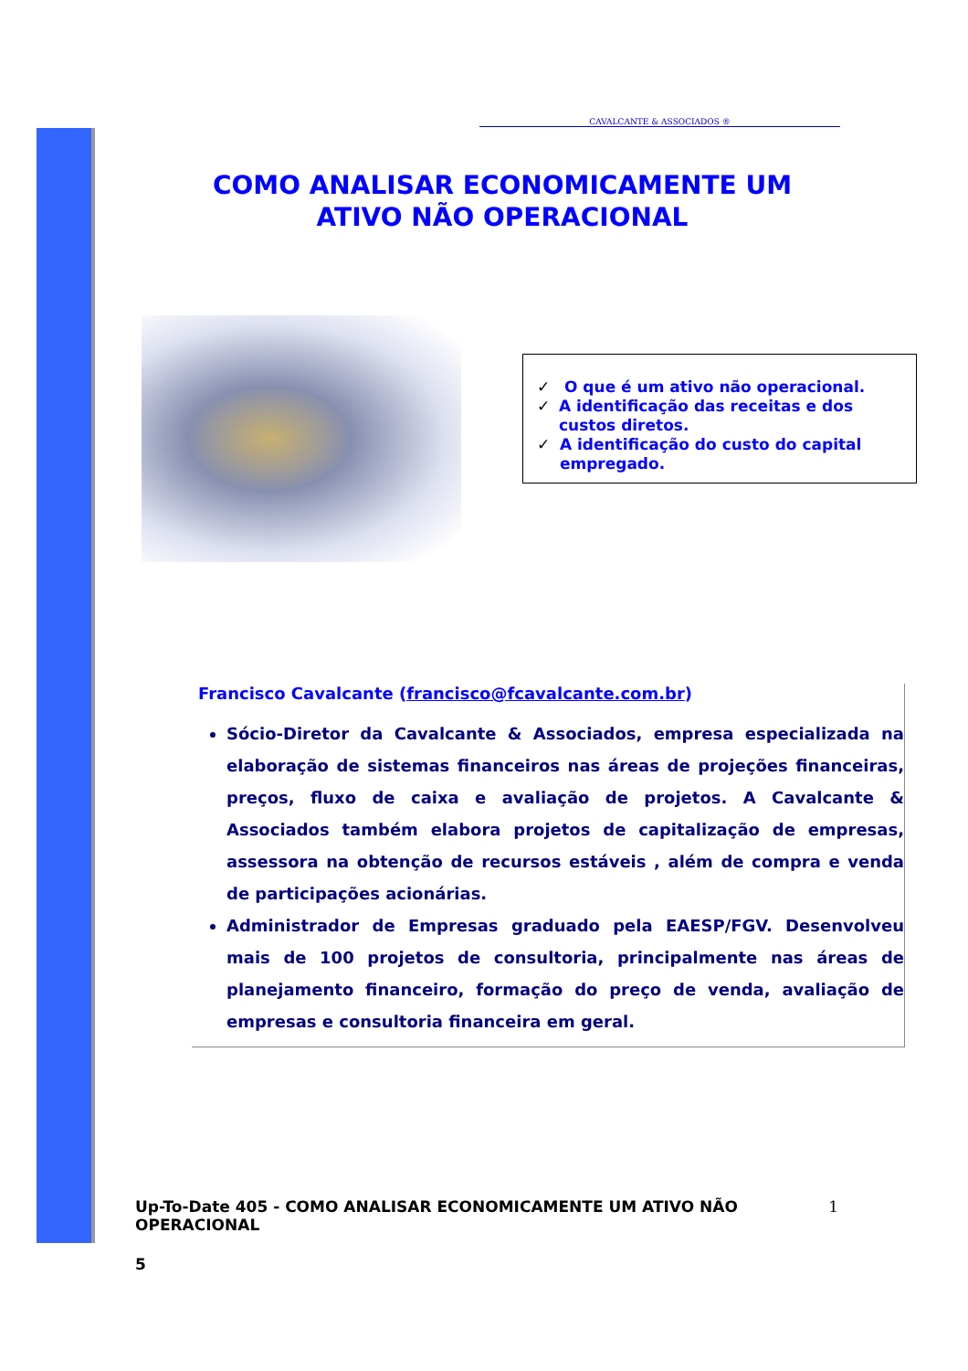CAVALCANTE & ASSOCIADOS ®
COMO ANALISAR ECONOMICAMENTE UM
ATIVO NÃO OPERACIONAL
✓ O que é um ativo não operacional.
✓ A identificação das receitas e dos custos diretos.
✓ A identificação do custo do capital empregado.
Francisco Cavalcante (francisco@fcavalcante.com.br)
Sócio-Diretor da Cavalcante & Associados, empresa especializada na elaboração de sistemas financeiros nas áreas de projeções financeiras, preços, fluxo de caixa e avaliação de projetos. A Cavalcante & Associados também elabora projetos de capitalização de empresas, assessora na obtenção de recursos estáveis , além de compra e venda de participações acionárias.
Administrador de Empresas graduado pela EAESP/FGV. Desenvolveu mais de 100 projetos de consultoria, principalmente nas áreas de planejamento financeiro, formação do preço de venda, avaliação de empresas e consultoria financeira em geral.
Up-To-Date 405 - COMO ANALISAR ECONOMICAMENTE UM ATIVO NÃO OPERACIONAL
1
5